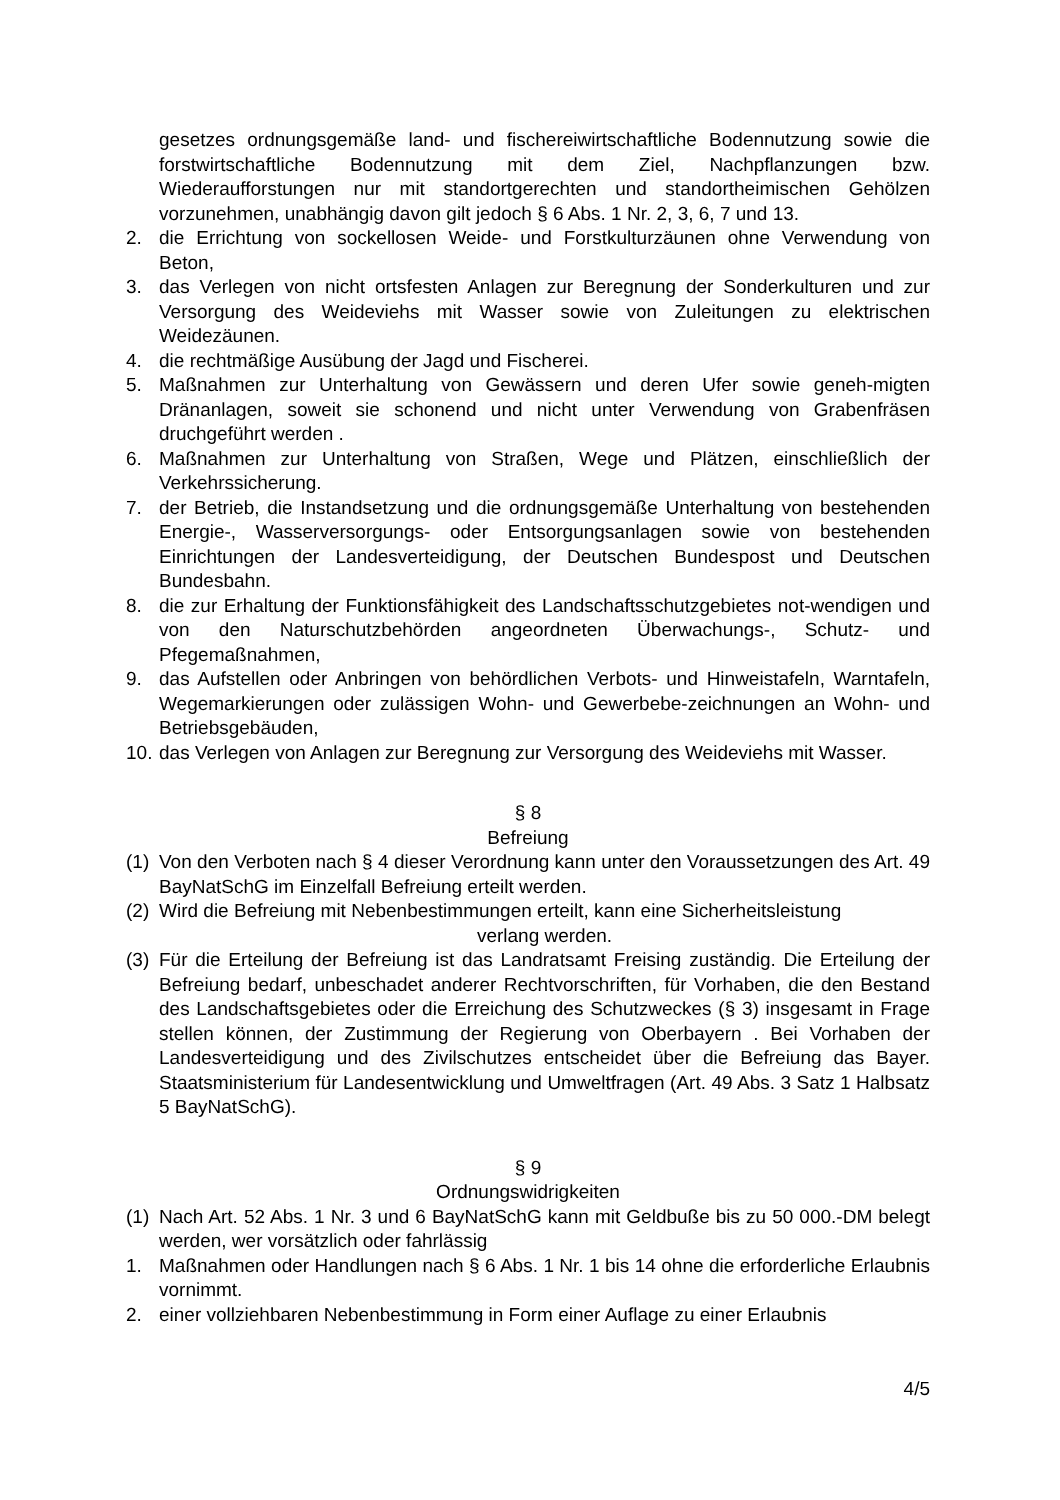gesetzes ordnungsgemäße land- und fischereiwirtschaftliche Bodennutzung sowie die forstwirtschaftliche Bodennutzung mit dem Ziel, Nachpflanzungen bzw. Wiederaufforstungen nur mit standortgerechten und standortheimischen Gehölzen vorzunehmen, unabhängig davon gilt jedoch § 6 Abs. 1 Nr. 2, 3, 6, 7 und 13.
2. die Errichtung von sockellosen Weide- und Forstkulturzäunen ohne Verwendung von Beton,
3. das Verlegen von nicht ortsfesten Anlagen zur Beregnung der Sonderkulturen und zur Versorgung des Weideviehs mit Wasser sowie von Zuleitungen zu elektrischen Weidezäunen.
4. die rechtmäßige Ausübung der Jagd und Fischerei.
5. Maßnahmen zur Unterhaltung von Gewässern und deren Ufer sowie geneh-migten Dränanlagen, soweit sie schonend und nicht unter Verwendung von Grabenfräsen druchgeführt werden .
6. Maßnahmen zur Unterhaltung von Straßen, Wege und Plätzen, einschließlich der Verkehrssicherung.
7. der Betrieb, die Instandsetzung und die ordnungsgemäße Unterhaltung von bestehenden Energie-, Wasserversorgungs- oder Entsorgungsanlagen sowie von bestehenden Einrichtungen der Landesverteidigung, der Deutschen Bundespost und Deutschen Bundesbahn.
8. die zur Erhaltung der Funktionsfähigkeit des Landschaftsschutzgebietes not-wendigen und von den Naturschutzbehörden angeordneten Überwachungs-, Schutz- und Pfegemaßnahmen,
9. das Aufstellen oder Anbringen von behördlichen Verbots- und Hinweistafeln, Warntafeln, Wegemarkierungen oder zulässigen Wohn- und Gewerbebe-zeichnungen an Wohn- und Betriebsgebäuden,
10.
das Verlegen von Anlagen zur Beregnung zur Versorgung des Weideviehs mit Wasser.
§ 8
Befreiung
(1)
Von den Verboten nach § 4 dieser Verordnung kann unter den Voraussetzungen des Art. 49 BayNatSchG im Einzelfall Befreiung erteilt werden.
(2)
Wird die Befreiung mit Nebenbestimmungen erteilt, kann eine Sicherheitsleistung
verlang werden.
(3)
Für die Erteilung der Befreiung ist das Landratsamt Freising zuständig. Die Erteilung der Befreiung bedarf, unbeschadet anderer Rechtvorschriften, für Vorhaben, die den Bestand des Landschaftsgebietes oder die Erreichung des Schutzweckes (§ 3) insgesamt in Frage stellen können, der Zustimmung der Regierung von Oberbayern . Bei Vorhaben der Landesverteidigung und des Zivilschutzes entscheidet über die Befreiung das Bayer. Staatsministerium für Landesentwicklung und Umweltfragen (Art. 49 Abs. 3 Satz 1 Halbsatz 5 BayNatSchG).
§ 9
Ordnungswidrigkeiten
(1)
Nach Art. 52 Abs. 1 Nr. 3 und 6 BayNatSchG kann mit Geldbuße bis zu 50 000.-DM belegt werden, wer vorsätzlich oder fahrlässig
1. Maßnahmen oder Handlungen nach § 6 Abs. 1 Nr. 1 bis 14 ohne die erforderliche Erlaubnis vornimmt.
2. einer vollziehbaren Nebenbestimmung in Form einer Auflage zu einer Erlaubnis
4/5